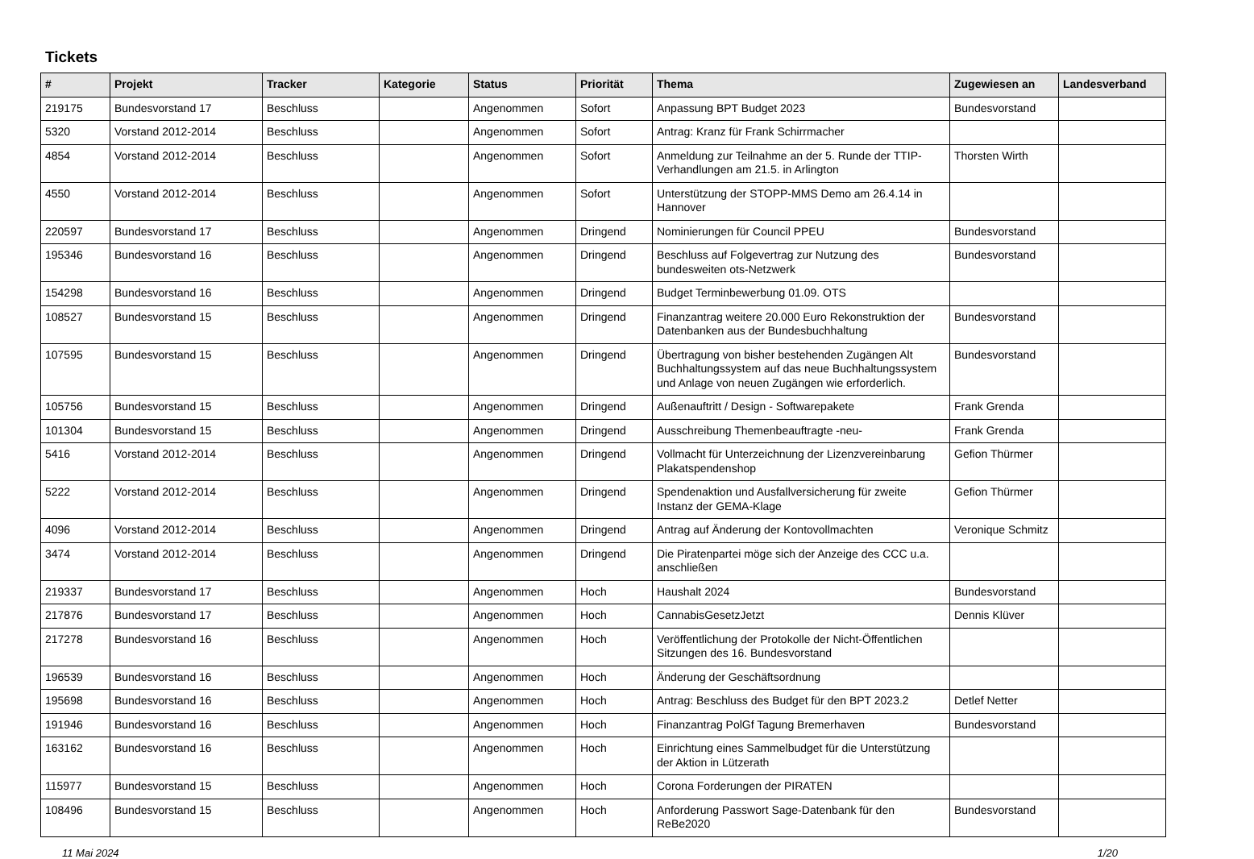Tickets
| # | Projekt | Tracker | Kategorie | Status | Priorität | Thema | Zugewiesen an | Landesverband |
| --- | --- | --- | --- | --- | --- | --- | --- | --- |
| 219175 | Bundesvorstand 17 | Beschluss | | Angenommen | Sofort | Anpassung BPT Budget 2023 | Bundesvorstand | |
| 5320 | Vorstand 2012-2014 | Beschluss | | Angenommen | Sofort | Antrag: Kranz für Frank Schirrmacher | | |
| 4854 | Vorstand 2012-2014 | Beschluss | | Angenommen | Sofort | Anmeldung zur Teilnahme an der 5. Runde der TTIP-Verhandlungen am 21.5. in Arlington | Thorsten Wirth | |
| 4550 | Vorstand 2012-2014 | Beschluss | | Angenommen | Sofort | Unterstützung der STOPP-MMS Demo am 26.4.14 in Hannover | | |
| 220597 | Bundesvorstand 17 | Beschluss | | Angenommen | Dringend | Nominierungen für Council PPEU | Bundesvorstand | |
| 195346 | Bundesvorstand 16 | Beschluss | | Angenommen | Dringend | Beschluss auf Folgevertrag zur Nutzung des bundesweiten ots-Netzwerk | Bundesvorstand | |
| 154298 | Bundesvorstand 16 | Beschluss | | Angenommen | Dringend | Budget Terminbewerbung 01.09. OTS | | |
| 108527 | Bundesvorstand 15 | Beschluss | | Angenommen | Dringend | Finanzantrag weitere 20.000 Euro Rekonstruktion der Datenbanken aus der Bundesbuchhaltung | Bundesvorstand | |
| 107595 | Bundesvorstand 15 | Beschluss | | Angenommen | Dringend | Übertragung von bisher bestehenden Zugängen Alt Buchhaltungssystem auf das neue Buchhaltungssystem und Anlage von neuen Zugängen wie erforderlich. | Bundesvorstand | |
| 105756 | Bundesvorstand 15 | Beschluss | | Angenommen | Dringend | Außenauftritt / Design - Softwarepakete | Frank Grenda | |
| 101304 | Bundesvorstand 15 | Beschluss | | Angenommen | Dringend | Ausschreibung Themenbeauftragte -neu- | Frank Grenda | |
| 5416 | Vorstand 2012-2014 | Beschluss | | Angenommen | Dringend | Vollmacht für Unterzeichnung der Lizenzvereinbarung Plakatspendenshop | Gefion Thürmer | |
| 5222 | Vorstand 2012-2014 | Beschluss | | Angenommen | Dringend | Spendenaktion und Ausfallversicherung für zweite Instanz der GEMA-Klage | Gefion Thürmer | |
| 4096 | Vorstand 2012-2014 | Beschluss | | Angenommen | Dringend | Antrag auf Änderung der Kontovollmachten | Veronique Schmitz | |
| 3474 | Vorstand 2012-2014 | Beschluss | | Angenommen | Dringend | Die Piratenpartei möge sich der Anzeige des CCC u.a. anschließen | | |
| 219337 | Bundesvorstand 17 | Beschluss | | Angenommen | Hoch | Haushalt 2024 | Bundesvorstand | |
| 217876 | Bundesvorstand 17 | Beschluss | | Angenommen | Hoch | CannabisGesetzJetzt | Dennis Klüver | |
| 217278 | Bundesvorstand 16 | Beschluss | | Angenommen | Hoch | Veröffentlichung der Protokolle der Nicht-Öffentlichen Sitzungen des 16. Bundesvorstand | | |
| 196539 | Bundesvorstand 16 | Beschluss | | Angenommen | Hoch | Änderung der Geschäftsordnung | | |
| 195698 | Bundesvorstand 16 | Beschluss | | Angenommen | Hoch | Antrag: Beschluss des Budget für den BPT 2023.2 | Detlef Netter | |
| 191946 | Bundesvorstand 16 | Beschluss | | Angenommen | Hoch | Finanzantrag PolGf Tagung Bremerhaven | Bundesvorstand | |
| 163162 | Bundesvorstand 16 | Beschluss | | Angenommen | Hoch | Einrichtung eines Sammelbudget für die Unterstützung der Aktion in Lützerath | | |
| 115977 | Bundesvorstand 15 | Beschluss | | Angenommen | Hoch | Corona Forderungen der PIRATEN | | |
| 108496 | Bundesvorstand 15 | Beschluss | | Angenommen | Hoch | Anforderung Passwort Sage-Datenbank für den ReBe2020 | Bundesvorstand | |
11 Mai 2024 1/20